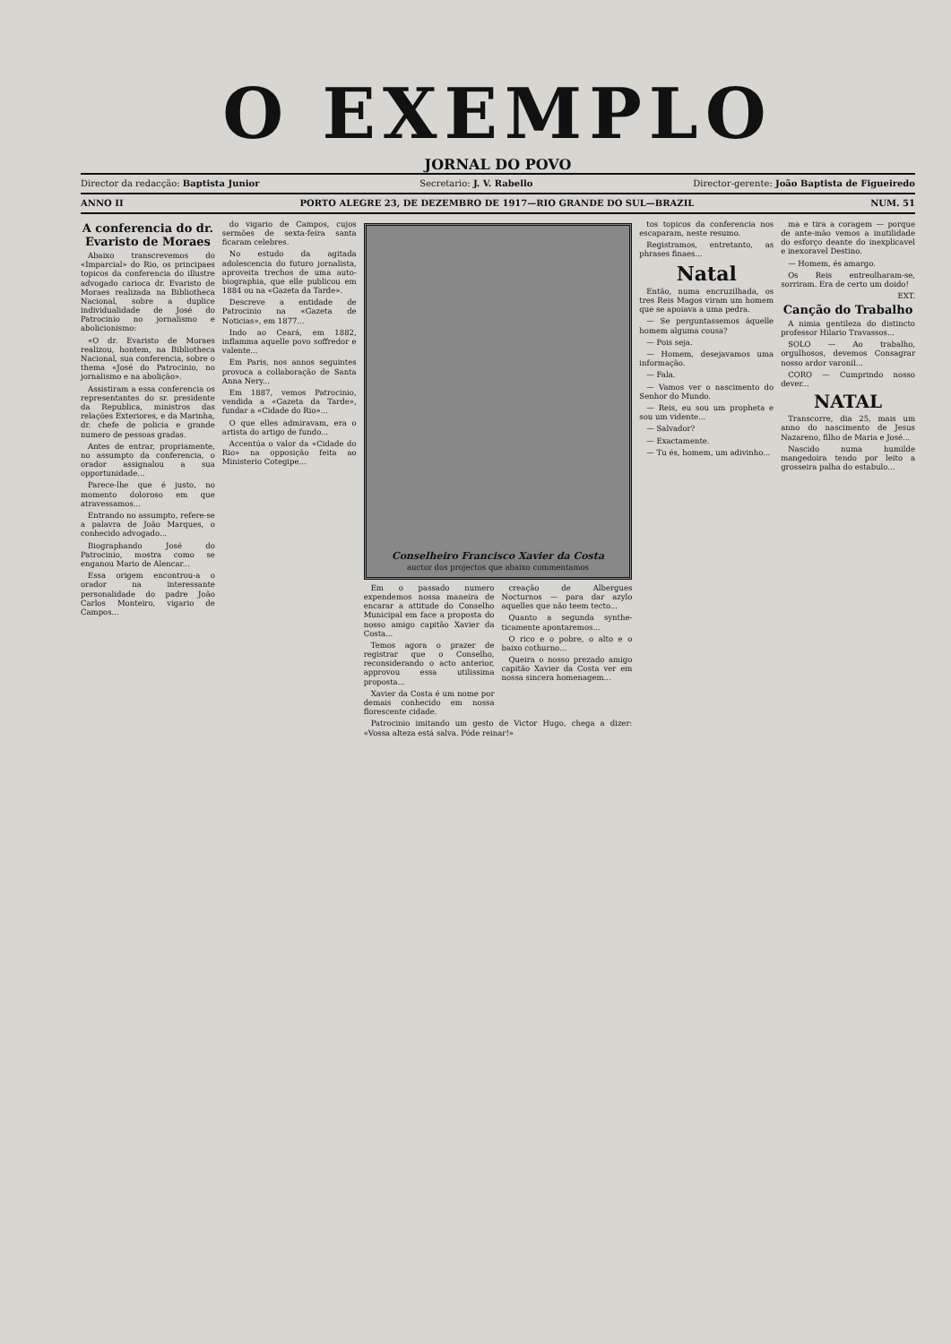O EXEMPLO
JORNAL DO POVO
Director da redacção: Baptista Junior Secretario: J. V. Rabello Director-gerente: João Baptista de Figueiredo
ANNO II PORTO ALEGRE 23, DE DEZEMBRO DE 1917—RIO GRANDE DO SUL—BRAZIL NUM. 51
A conferencia do dr. Evaristo de Moraes
Abaixo transcrevemos do «Imparcial» do Rio, os principaes topicos da conferencia do illustre advogado carioca dr. Evaristo de Moraes realizada na Bibliotheca Nacional, sobre a duplice individualidade de José do Patrocinio no jornalismo e abolicionismo:
«O dr. Evaristo de Moraes realizou, hontem, na Bibliotheca Nacional, sua conferencia, sobre o thema «José do Patrocinio, no jornalismo e na abolição».
Assistiram a essa conferencia os representantes do sr. presidente da Republica, ministros das relações Exteriores, e da Marinha, dr. chefe de policia e grande numero de pessoas gradas.
Antes de entrar, propriamente, no assumpto da conferencia, o orador assignalou a sua opportunidade...
Parece-lhe que é justo, no momento doloroso em que atravessamos...
Entrando no assumpto, refere-se a palavra de João Marques, o conhecido advogado...
Biographando José do Patrocinio, mostra como se enganou Mario de Alencar...
Essa origem encontrou-a o orador na interessante personalidade do padre João Carlos Monteiro, vigario de Campos...
do vigario de Campos, cujos sermões de sexta-feira santa ficaram celebres.
No estudo da agitada adolescencia do futuro jornalista, aproveita trechos de uma auto-biographia, que elle publicou em 1884 ou na «Gazeta da Tarde».
Descreve a entidade de Patrocinio na «Gazeta de Noticias», em 1877...
Indo ao Ceará, em 1882, inflamma aquelle povo soffredor e valente...
Em Paris, nos annos seguintes provoca a collaboração de Santa Anna Nery...
Em 1887, vemos Patrocinio, vendida a «Gazeta da Tarde», fundar a «Cidade do Rio»...
O que elles admiravam, era o artista do artigo de fundo...
Accentúa o valor da «Cidade do Rio» na opposição feita ao Ministerio Cotegipe...
Conselheiro Francisco Xavier da Costa
auctor dos projectos que abaixo commentamos
Em o passado numero expendemos nossa maneira de encarar a attitude do Conselho Municipal em face a proposta do nosso amigo capitão Xavier da Costa...
Temos agora o prazer de registrar que o Conselho, reconsiderando o acto anterior, approvou essa utilissima proposta...
Xavier da Costa é um nome por demais conhecido em nossa florescente cidade.
creação de Albergues Nocturnos — para dar azylo aquelles que não teem tecto...
Quanto a segunda synthe­ticamente apontaremos...
O rico e o pobre, o alto e o baixo cothurno...
Queira o nosso prezado amigo capitão Xavier da Costa ver em nossa sincera homenagem...
Patrocinio imitando um gesto de Victor Hugo, chega a dizer: «Vossa alteza está salva. Póde reinar!»
tos topicos da conferencia nos escaparam, neste resumo.
Registramos, entretanto, as phrases finaes...
Natal
Então, numa encruzilhada, os tres Reis Magos viram um homem que se apoiava a uma pedra.
— Se perguntassemos áquelle homem alguma cousa?
— Pois seja.
— Homem, desejavamos uma informação.
— Fala.
— Vamos ver o nascimento do Senhor do Mundo.
— Reis, eu sou um propheta e sou um vidente...
— Salvador?
— Exactamente.
— Tu és, homem, um adivinho...
ma e tira a coragem — porque de ante-mão vemos a inutilidade do esforço deante do inexplicavel e inexoravel Destino.
— Homem, és amargo.
Os Reis entreolharam-se, sorriram. Era de certo um doido!
EXT.
Canção do Trabalho
A nimia gentileza do distincto professor Hilario Travassos...
SOLO — Ao trabalho, orgulhosos, devemos Consagrar nosso ardor varonil...
CORO — Cumprindo nosso dever...
NATAL
Transcorre, dia 25, mais um anno do nascimento de Jesus Nazareno, filho de Maria e José...
Nascido numa humilde mangedoira tendo por leito a grosseira palha do estabulo...